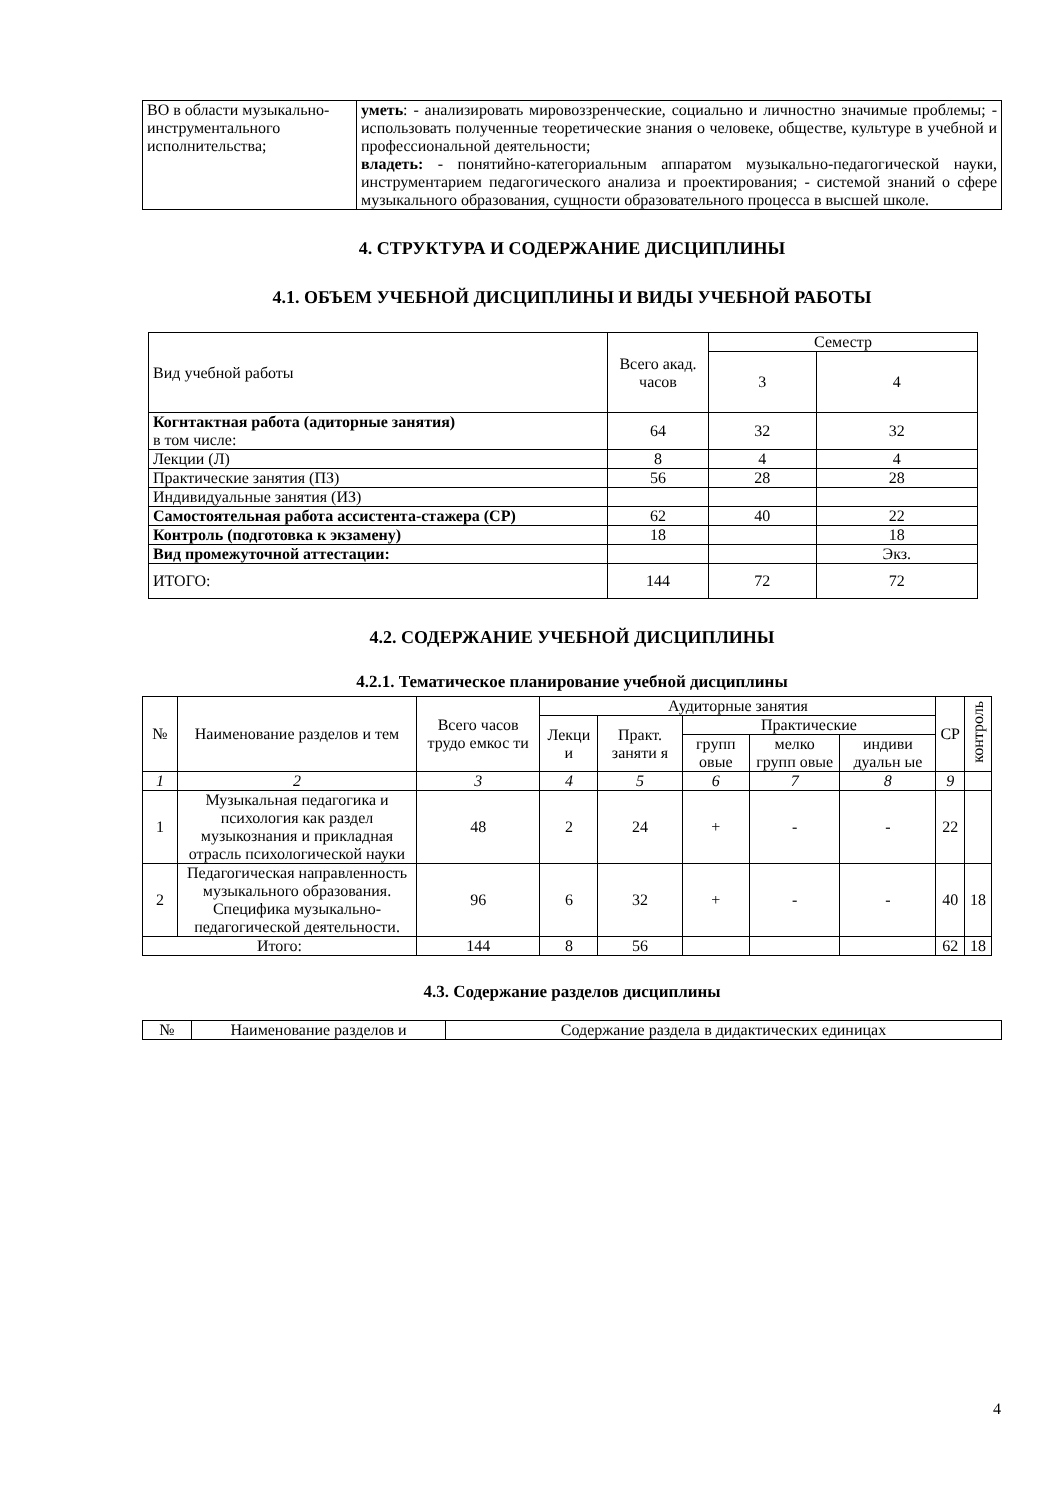| ВО в области музыкально-инструментального исполнительства; | уметь : - анализировать мировоззренческие, социально и личностно значимые проблемы; - использовать полученные теоретические знания о человеке, обществе, культуре в учебной и профессиональной деятельности; владеть: - понятийно-категориальным аппаратом музыкально-педагогической науки, инструментарием педагогического анализа и проектирования; - системой знаний о сфере музыкального образования, сущности образовательного процесса в высшей школе. |
4. СТРУКТУРА И СОДЕРЖАНИЕ ДИСЦИПЛИНЫ
4.1. ОБЪЕМ УЧЕБНОЙ ДИСЦИПЛИНЫ И ВИДЫ УЧЕБНОЙ РАБОТЫ
| Вид учебной работы | Всего акад. часов | Семестр | |
| --- | --- | --- | --- |
| | | 3 | 4 |
| Когнтактная работа (адиторные занятия) в том числе: | 64 | 32 | 32 |
| Лекции (Л) | 8 | 4 | 4 |
| Практические занятия (ПЗ) | 56 | 28 | 28 |
| Индивидуальные занятия (ИЗ) | | | |
| Самостоятельная работа ассистента-стажера (СР) | 62 | 40 | 22 |
| Контроль (подготовка к экзамену) | 18 | | 18 |
| Вид промежуточной аттестации: | | | Экз. |
| ИТОГО: | 144 | 72 | 72 |
4.2. СОДЕРЖАНИЕ УЧЕБНОЙ ДИСЦИПЛИНЫ
4.2.1. Тематическое планирование учебной дисциплины
| № | Наименование разделов и тем | Всего часов трудо емкос ти | Аудиторные занятия | | | | | СР | контроль |
| --- | --- | --- | --- | --- | --- | --- | --- | --- | --- |
| | | | Лекци и | Практ. заняти я | Практические | | | | |
| | | | | | групп овые | мелко групп овые | индиви дуальн ые | | |
| 1 | 2 | 3 | 4 | 5 | 6 | 7 | 8 | 9 | |
| 1 | Музыкальная педагогика и психология как раздел музыкознания и прикладная отрасль психологической науки | 48 | 2 | 24 | + | - | - | 22 | |
| 2 | Педагогическая направленность музыкального образования. Специфика музыкально-педагогической деятельности. | 96 | 6 | 32 | + | - | - | 40 | 18 |
| Итого: | | 144 | 8 | 56 | | | | 62 | 18 |
4.3. Содержание разделов дисциплины
| № | Наименование разделов и | Содержание раздела в дидактических единицах |
4